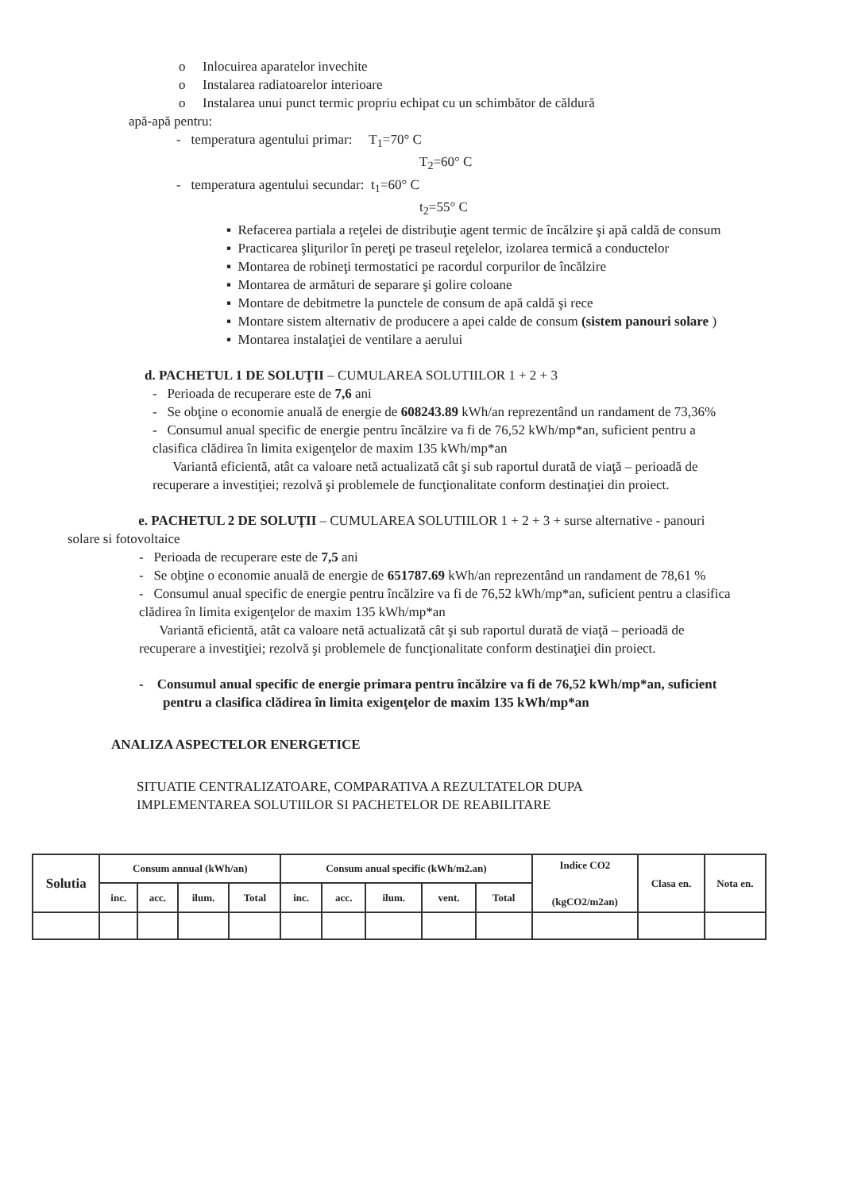o Inlocuirea aparatelor invechite
o Instalarea radiatoarelor interioare
o Instalarea unui punct termic propriu echipat cu un schimbător de căldură
apă-apă pentru:
- temperatura agentului primar: T<sub>1</sub>=70° C
T<sub>2</sub>=60° C
- temperatura agentului secundar: t<sub>1</sub>=60° C
t<sub>2</sub>=55° C
▪ Refacerea partiala a reţelei de distribuţie agent termic de încălzire şi apă caldă de consum
▪ Practicarea şliţurilor în pereţi pe traseul reţelelor, izolarea termică a conductelor
▪ Montarea de robineţi termostatici pe racordul corpurilor de încălzire
▪ Montarea de armături de separare şi golire coloane
▪ Montare de debitmetre la punctele de consum de apă caldă şi rece
▪ Montare sistem alternativ de producere a apei calde de consum (sistem panouri solare )
▪ Montarea instalaţiei de ventilare a aerului
d. PACHETUL 1 DE SOLUŢII – CUMULAREA SOLUTIILOR 1 + 2 + 3
- Perioada de recuperare este de 7,6 ani
- Se obţine o economie anuală de energie de 608243.89 kWh/an reprezentând un randament de 73,36%
- Consumul anual specific de energie pentru încălzire va fi de 76,52 kWh/mp*an, suficient pentru a clasifica clădirea în limita exigenţelor de maxim 135 kWh/mp*an
Variantă eficientă, atât ca valoare netă actualizată cât şi sub raportul durată de viaţă – perioadă de recuperare a investiţiei; rezolvă şi problemele de funcţionalitate conform destinaţiei din proiect.
e. PACHETUL 2 DE SOLUŢII – CUMULAREA SOLUTIILOR 1 + 2 + 3 + surse alternative - panouri solare si fotovoltaice
- Perioada de recuperare este de 7,5 ani
- Se obţine o economie anuală de energie de 651787.69 kWh/an reprezentând un randament de 78,61 %
- Consumul anual specific de energie pentru încălzire va fi de 76,52 kWh/mp*an, suficient pentru a clasifica clădirea în limita exigenţelor de maxim 135 kWh/mp*an
Variantă eficientă, atât ca valoare netă actualizată cât şi sub raportul durată de viaţă – perioadă de recuperare a investiţiei; rezolvă şi problemele de funcţionalitate conform destinaţiei din proiect.
- Consumul anual specific de energie primara pentru încălzire va fi de 76,52 kWh/mp*an, suficient pentru a clasifica clădirea în limita exigenţelor de maxim 135 kWh/mp*an
ANALIZA ASPECTELOR ENERGETICE
SITUATIE CENTRALIZATOARE, COMPARATIVA A REZULTATELOR DUPA IMPLEMENTAREA SOLUTIILOR SI PACHETELOR DE REABILITARE
| Solutia | Consum annual (kWh/an) | | | | Consum anual specific (kWh/m2.an) | | | | | Indice CO2 (kgCO2/m2an) | Clasa en. | Nota en. |
| --- | --- | --- | --- | --- | --- | --- | --- | --- | --- | --- | --- | --- |
| | inc. | acc. | ilum. | Total | inc. | acc. | ilum. | vent. | Total | | | |